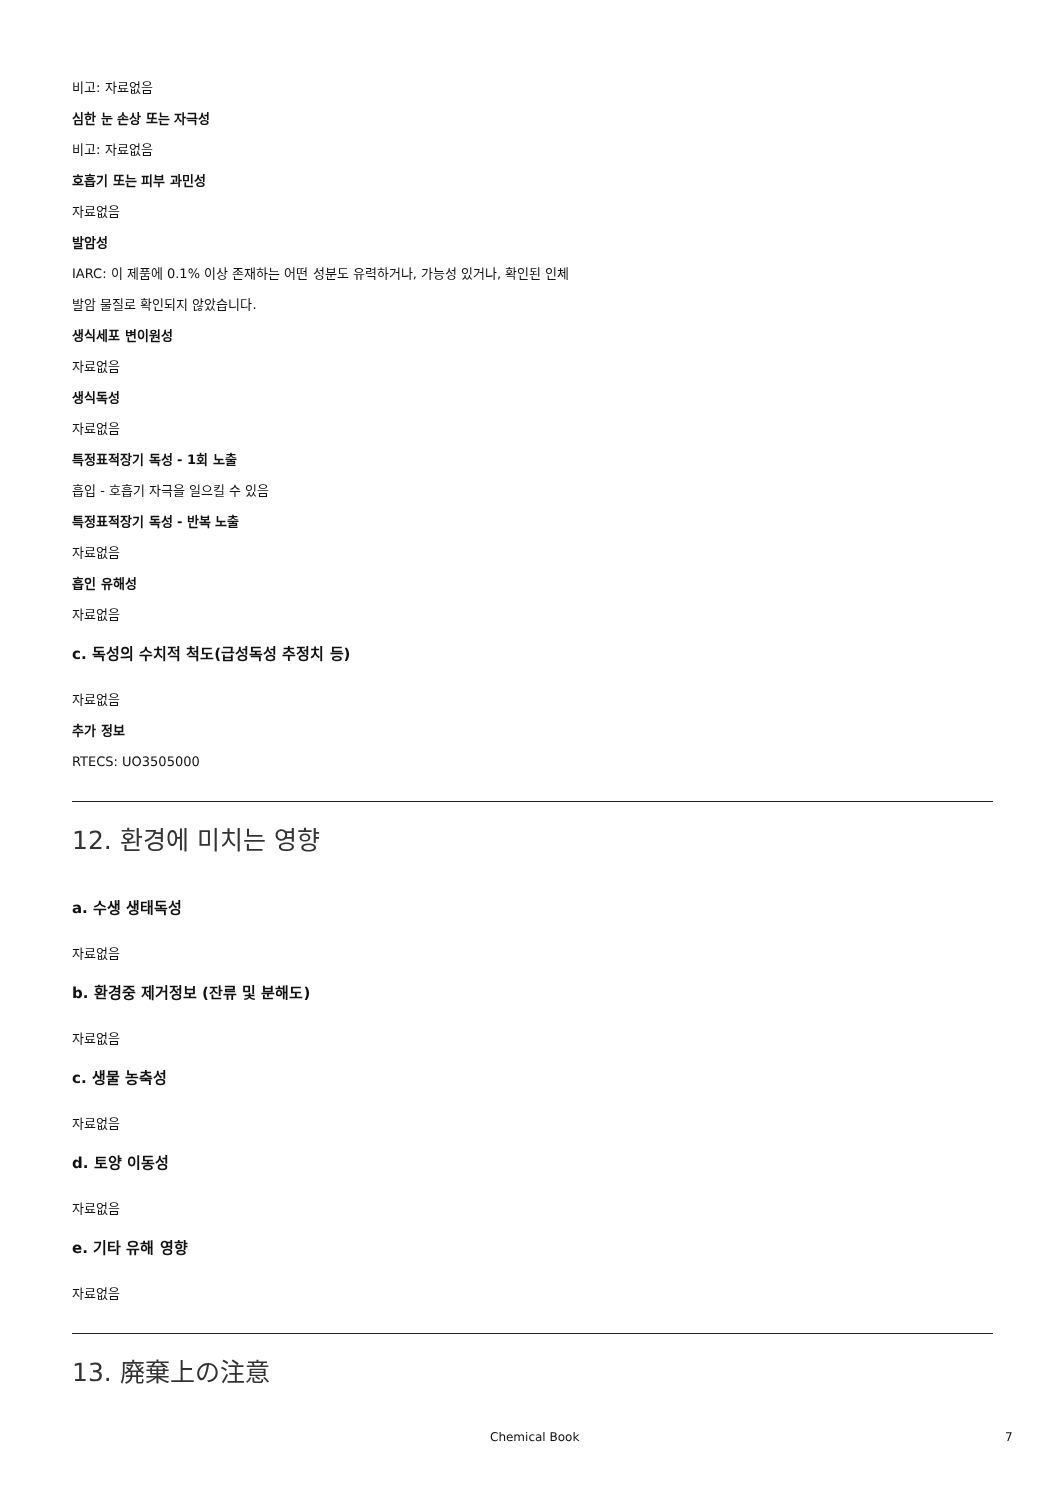비고: 자료없음
심한 눈 손상 또는 자극성
비고: 자료없음
호흡기 또는 피부 과민성
자료없음
발암성
IARC: 이 제품에 0.1% 이상 존재하는 어떤 성분도 유력하거나, 가능성 있거나, 확인된 인체
발암 물질로 확인되지 않았습니다.
생식세포 변이원성
자료없음
생식독성
자료없음
특정표적장기 독성 - 1회 노출
흡입 - 호흡기 자극을 일으킬 수 있음
특정표적장기 독성 - 반복 노출
자료없음
흡인 유해성
자료없음
c. 독성의 수치적 척도(급성독성 추정치 등)
자료없음
추가 정보
RTECS: UO3505000
12. 환경에 미치는 영향
a. 수생 생태독성
자료없음
b. 환경중 제거정보 (잔류 및 분해도)
자료없음
c. 생물 농축성
자료없음
d. 토양 이동성
자료없음
e. 기타 유해 영향
자료없음
13. 廃棄上の注意
Chemical Book 7